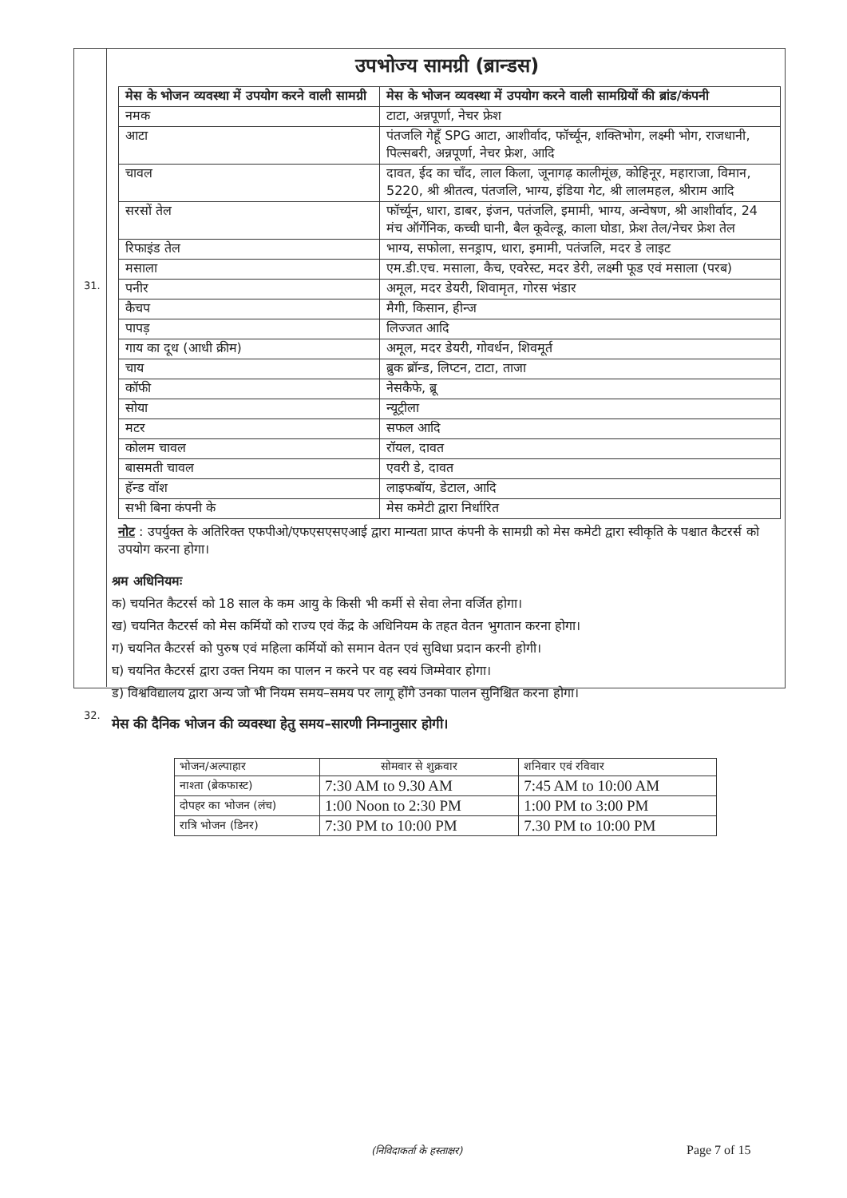31.
32.
उपभोज्य सामग्री (ब्रान्डस)
| मेस के भोजन व्यवस्था में उपयोग करने वाली सामग्री | मेस के भोजन व्यवस्था में उपयोग करने वाली सामग्रियों की ब्रांड/कंपनी |
| --- | --- |
| नमक | टाटा, अन्नपूर्णा, नेचर फ्रेश |
| आटा | पंतजलि गेहूँ SPG आटा, आशीर्वाद, फॉर्च्यून, शक्तिभोग, लक्ष्मी भोग, राजधानी, पिल्सबरी, अन्नपूर्णा, नेचर फ्रेश, आदि |
| चावल | दावत, ईद का चाँद, लाल किला, जूनागढ़ कालीमूंछ, कोहिनूर, महाराजा, विमान, 5220, श्री श्रीतत्व, पंतजलि, भाग्य, इंडिया गेट, श्री लालमहल, श्रीराम आदि |
| सरसों तेल | फॉर्च्यून, धारा, डाबर, इंजन, पतंजलि, इमामी, भाग्य, अन्वेषण, श्री आशीर्वाद, 24 मंच ऑर्गेनिक, कच्ची घानी, बैल कूवेल्डू, काला घोडा, फ्रेश तेल/नेचर फ्रेश तेल |
| रिफाइंड तेल | भाग्य, सफोला, सनड्राप, धारा, इमामी, पतंजलि, मदर डे लाइट |
| मसाला | एम.डी.एच. मसाला, कैच, एवरेस्ट, मदर डेरी, लक्ष्मी फूड एवं मसाला (परब) |
| पनीर | अमूल, मदर डेयरी, शिवामृत, गोरस भंडार |
| कैचप | मैगी, किसान, हीन्ज |
| पापड़ | लिज्जत आदि |
| गाय का दूध (आधी क्रीम) | अमूल, मदर डेयरी, गोवर्धन, शिवमूर्त |
| चाय | ब्रुक ब्रॉन्ड, लिप्टन, टाटा, ताजा |
| कॉफी | नेसकैफे, ब्रू |
| सोया | न्यूट्रीला |
| मटर | सफल आदि |
| कोलम चावल | रॉयल, दावत |
| बासमती चावल | एवरी डे, दावत |
| हॅन्ड वॉश | लाइफबॉय, डेटाल, आदि |
| सभी बिना कंपनी के | मेस कमेटी द्वारा निर्धारित |
नोट : उपर्युक्त के अतिरिक्त एफपीओ/एफएसएसएआई द्वारा मान्यता प्राप्त कंपनी के सामग्री को मेस कमेटी द्वारा स्वीकृति के पश्चात कैटरर्स को उपयोग करना होगा।
श्रम अधिनियमः
क) चयनित कैटरर्स को 18 साल के कम आयु के किसी भी कर्मी से सेवा लेना वर्जित होगा।
ख) चयनित कैटरर्स को मेस कर्मियों को राज्य एवं केंद्र के अधिनियम के तहत वेतन भुगतान करना होगा।
ग) चयनित कैटरर्स को पुरुष एवं महिला कर्मियों को समान वेतन एवं सुविधा प्रदान करनी होगी।
घ) चयनित कैटरर्स द्वारा उक्त नियम का पालन न करने पर वह स्वयं जिम्मेवार होगा।
ड) विश्वविद्यालय द्वारा अन्य जो भी नियम समय–समय पर लागू होंगे उनका पालन सुनिश्चित करना होगा।
मेस की दैनिक भोजन की व्यवस्था हेतु समय–सारणी निम्नानुसार होगी।
| भोजन/अल्पाहार | सोमवार से शुक्रवार | शनिवार एवं रविवार |
| --- | --- | --- |
| नाश्ता (ब्रेकफास्ट) | 7:30 AM to 9.30 AM | 7:45 AM to 10:00 AM |
| दोपहर का भोजन (लंच) | 1:00 Noon to 2:30 PM | 1:00 PM to 3:00 PM |
| रात्रि भोजन (डिनर) | 7:30 PM to 10:00 PM | 7.30 PM to 10:00 PM |
(निविदाकर्ता के हस्ताक्षर) Page 7 of 15